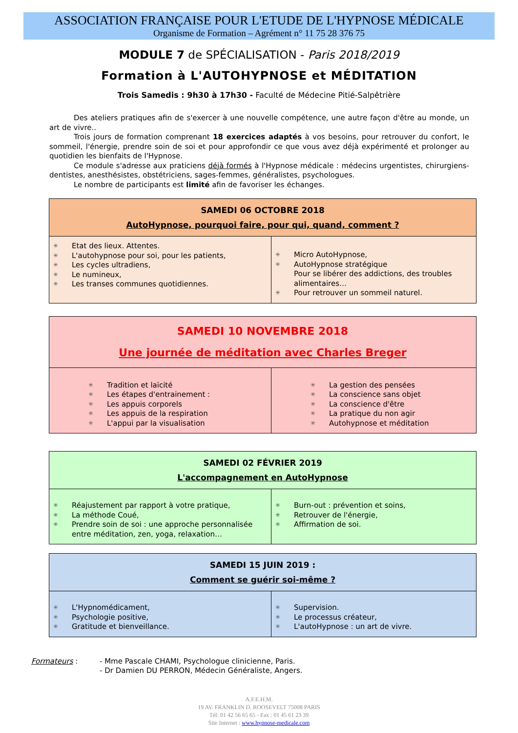ASSOCIATION FRANÇAISE POUR L'ETUDE DE L'HYPNOSE MÉDICALE
Organisme de Formation – Agrément n° 11 75 28 376 75
MODULE 7 de SPÉCIALISATION - Paris 2018/2019
Formation à L'AUTOHYPNOSE et MÉDITATION
Trois Samedis : 9h30 à 17h30 - Faculté de Médecine Pitié-Salpêtrière
Des ateliers pratiques afin de s'exercer à une nouvelle compétence, une autre façon d'être au monde, un art de vivre..
Trois jours de formation comprenant 18 exercices adaptés à vos besoins, pour retrouver du confort, le sommeil, l'énergie, prendre soin de soi et pour approfondir ce que vous avez déjà expérimenté et prolonger au quotidien les bienfaits de l'Hypnose.
Ce module s'adresse aux praticiens déjà formés à l'Hypnose médicale : médecins urgentistes, chirurgiens-dentistes, anesthésistes, obstétriciens, sages-femmes, généralistes, psychologues.
Le nombre de participants est limité afin de favoriser les échanges.
| SAMEDI 06 OCTOBRE 2018 AutoHypnose, pourquoi faire, pour qui, quand, comment ? | |
| --- | --- |
| ✳ Etat des lieux. Attentes. ✳ L'autohypnose pour soi, pour les patients, ✳ Les cycles ultradiens, ✳ Le numineux, ✳ Les transes communes quotidiennes. | ✳ Micro AutoHypnose, ✳ AutoHypnose stratégique Pour se libérer des addictions, des troubles alimentaires… ✳ Pour retrouver un sommeil naturel. |
| SAMEDI 10 NOVEMBRE 2018 Une journée de méditation avec Charles Breger | |
| --- | --- |
| ✳ Tradition et laïcité ✳ Les étapes d'entrainement : ✳ Les appuis corporels ✳ Les appuis de la respiration ✳ L'appui par la visualisation | ✳ La gestion des pensées ✳ La conscience sans objet ✳ La conscience d'être ✳ La pratique du non agir ✳ Autohypnose et méditation |
| SAMEDI 02 FÉVRIER 2019 L'accompagnement en AutoHypnose | |
| --- | --- |
| ✳ Réajustement par rapport à votre pratique, ✳ La méthode Coué, ✳ Prendre soin de soi : une approche personnalisée entre méditation, zen, yoga, relaxation… | ✳ Burn-out : prévention et soins, ✳ Retrouver de l'énergie, ✳ Affirmation de soi. |
| SAMEDI 15 JUIN 2019 : Comment se guérir soi-même ? | |
| --- | --- |
| ✳ L'Hypnomédicament, ✳ Psychologie positive, ✳ Gratitude et bienveillance. | ✳ Supervision. ✳ Le processus créateur, ✳ L'autoHypnose : un art de vivre. |
Formateurs : - Mme Pascale CHAMI, Psychologue clinicienne, Paris.
- Dr Damien DU PERRON, Médecin Généraliste, Angers.
A.F.E.H.M.
19 AV. FRANKLIN D. ROOSEVELT 75008 PARIS
Tél: 01 42 56 65 65 - Fax : 01 45 61 23 39
Site Internet : www.hypnose-medicale.com